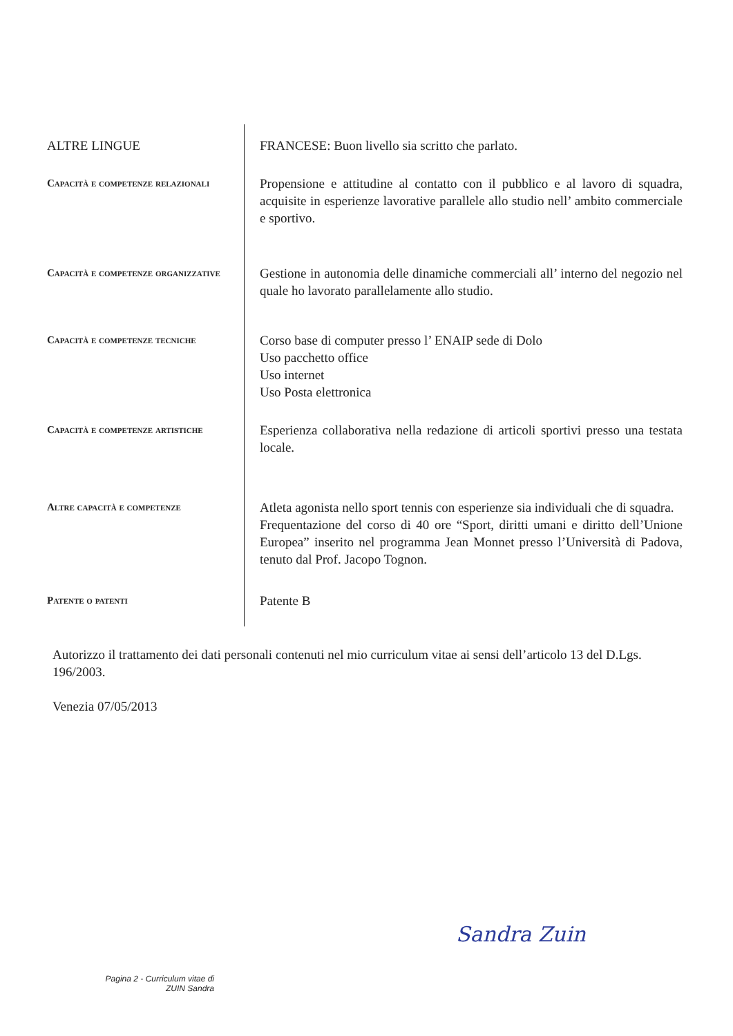ALTRE LINGUE FRANCESE: Buon livello sia scritto che parlato.
Capacità e competenze relazionali
Propensione e attitudine al contatto con il pubblico e al lavoro di squadra, acquisite in esperienze lavorative parallele allo studio nell’ ambito commerciale e sportivo.
Capacità e competenze organizzative
Gestione in autonomia delle dinamiche commerciali all’ interno del negozio nel quale ho lavorato parallelamente allo studio.
Capacità e competenze tecniche
Corso base di computer presso l’ ENAIP sede di Dolo
Uso pacchetto office
Uso internet
Uso Posta elettronica
Capacità e competenze artistiche
Esperienza collaborativa nella redazione di articoli sportivi presso una testata locale.
Altre capacità e competenze
Atleta agonista nello sport tennis con esperienze sia individuali che di squadra.
Frequentazione del corso di 40 ore “Sport, diritti umani e diritto dell’Unione Europea” inserito nel programma Jean Monnet presso l’Università di Padova, tenuto dal Prof. Jacopo Tognon.
Patente o patenti
Patente B
Autorizzo il trattamento dei dati personali contenuti nel mio curriculum vitae ai sensi dell’articolo 13 del D.Lgs. 196/2003.
Venezia 07/05/2013
Sandra Zuin
Pagina 2 - Curriculum vitae di ZUIN Sandra